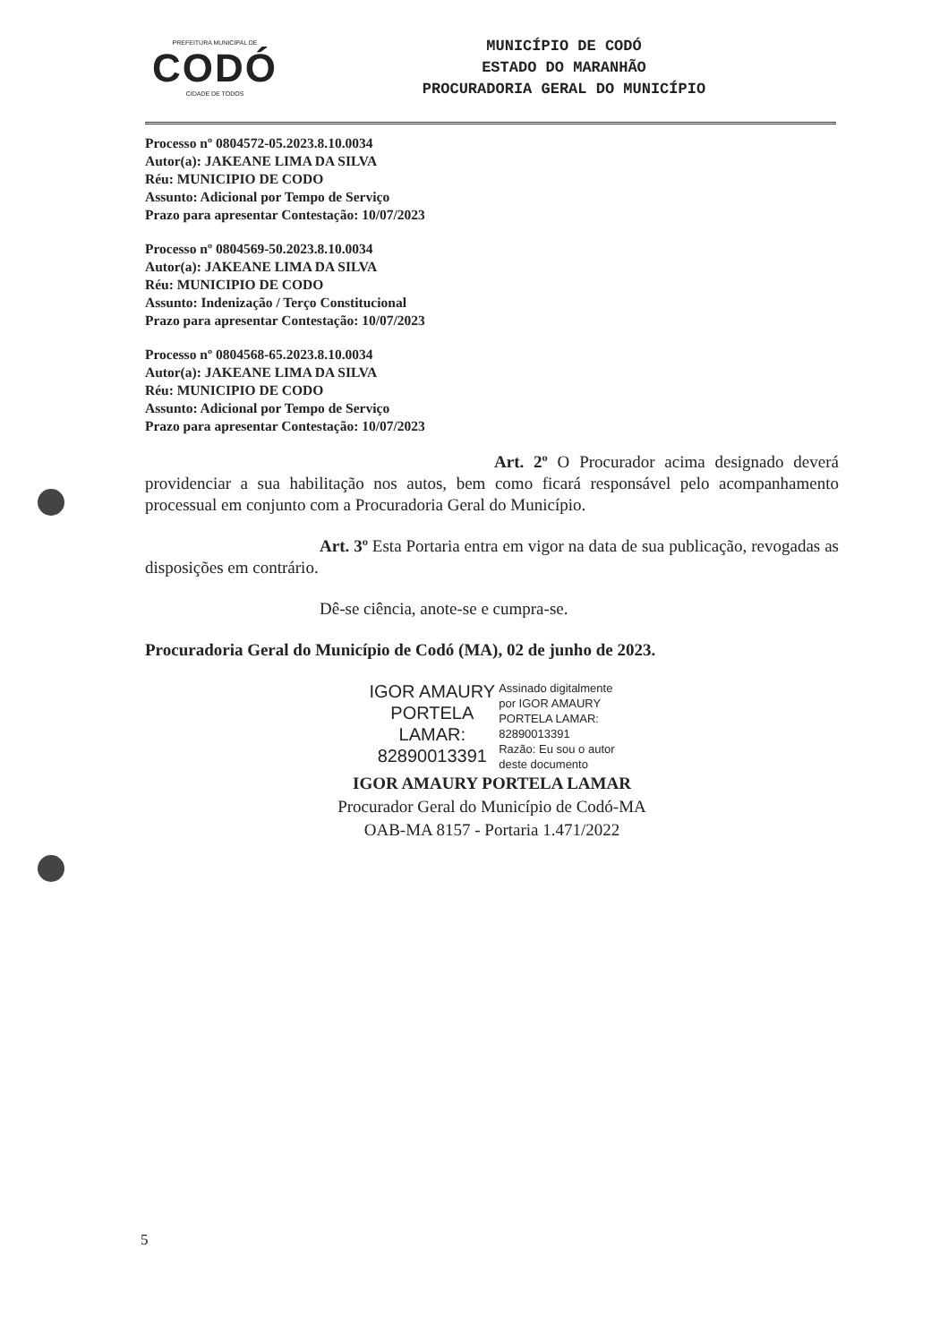PREFEITURA MUNICIPAL DE
CODÓ
CIDADE DE TODOS
MUNICÍPIO DE CODÓ
ESTADO DO MARANHÃO
PROCURADORIA GERAL DO MUNICÍPIO
Processo nº 0804572-05.2023.8.10.0034
Autor(a): JAKEANE LIMA DA SILVA
Réu: MUNICIPIO DE CODO
Assunto: Adicional por Tempo de Serviço
Prazo para apresentar Contestação: 10/07/2023
Processo nº 0804569-50.2023.8.10.0034
Autor(a): JAKEANE LIMA DA SILVA
Réu: MUNICIPIO DE CODO
Assunto: Indenização / Terço Constitucional
Prazo para apresentar Contestação: 10/07/2023
Processo nº 0804568-65.2023.8.10.0034
Autor(a): JAKEANE LIMA DA SILVA
Réu: MUNICIPIO DE CODO
Assunto: Adicional por Tempo de Serviço
Prazo para apresentar Contestação: 10/07/2023
Art. 2º O Procurador acima designado deverá providenciar a sua habilitação nos autos, bem como ficará responsável pelo acompanhamento processual em conjunto com a Procuradoria Geral do Município.
Art. 3º Esta Portaria entra em vigor na data de sua publicação, revogadas as disposições em contrário.
Dê-se ciência, anote-se e cumpra-se.
Procuradoria Geral do Município de Codó (MA), 02 de junho de 2023.
IGOR AMAURY
PORTELA
LAMAR:
82890013391
Assinado digitalmente
por IGOR AMAURY
PORTELA LAMAR:
82890013391
Razão: Eu sou o autor
deste documento
IGOR AMAURY PORTELA LAMAR
Procurador Geral do Município de Codó-MA
OAB-MA 8157 - Portaria 1.471/2022
5